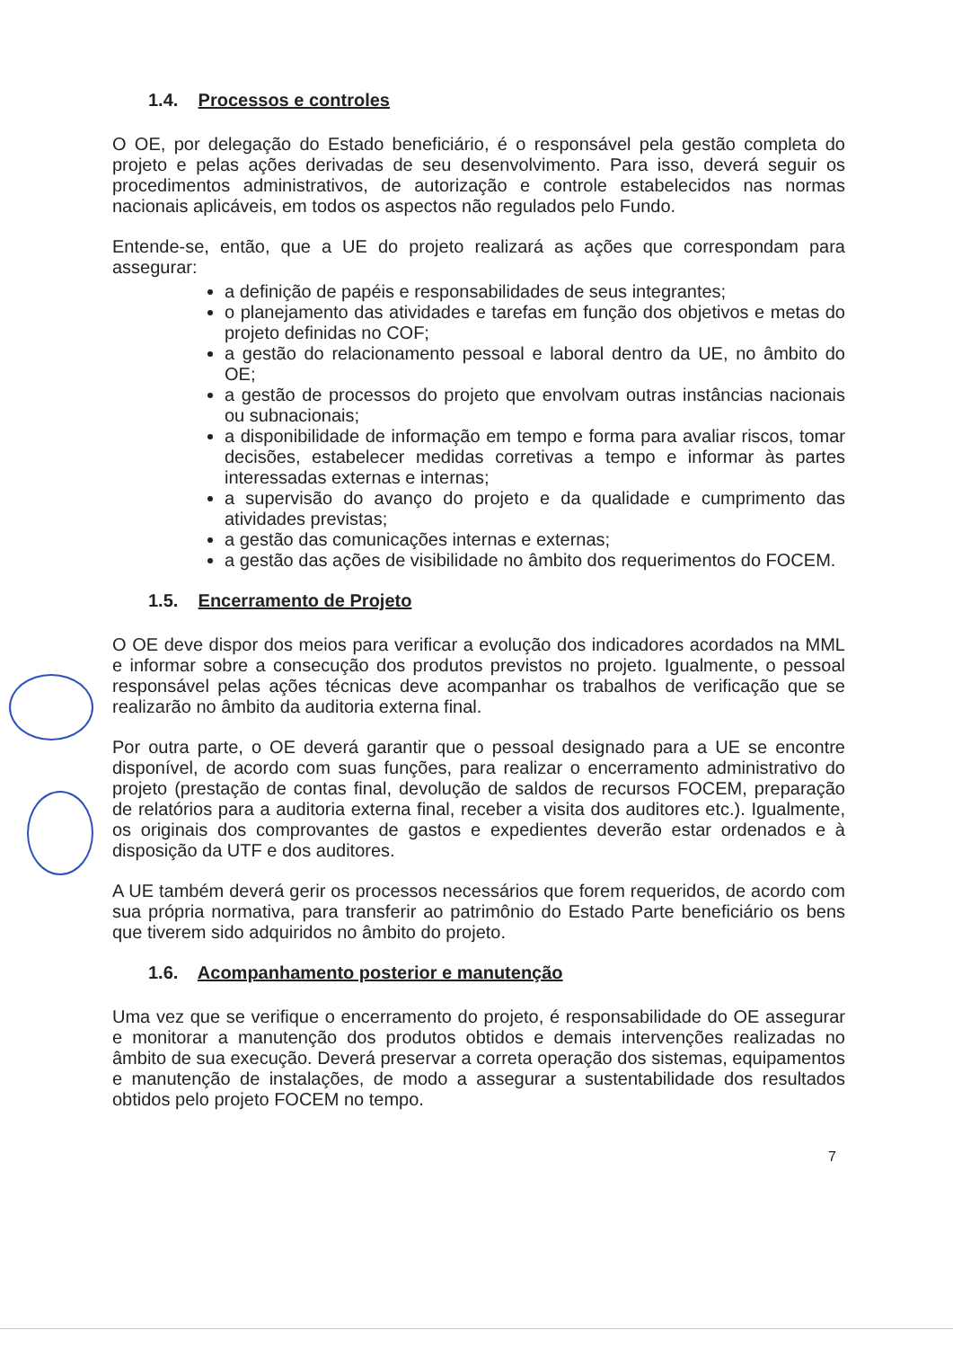1.4. Processos e controles
O OE, por delegação do Estado beneficiário, é o responsável pela gestão completa do projeto e pelas ações derivadas de seu desenvolvimento. Para isso, deverá seguir os procedimentos administrativos, de autorização e controle estabelecidos nas normas nacionais aplicáveis, em todos os aspectos não regulados pelo Fundo.
Entende-se, então, que a UE do projeto realizará as ações que correspondam para assegurar:
a definição de papéis e responsabilidades de seus integrantes;
o planejamento das atividades e tarefas em função dos objetivos e metas do projeto definidas no COF;
a gestão do relacionamento pessoal e laboral dentro da UE, no âmbito do OE;
a gestão de processos do projeto que envolvam outras instâncias nacionais ou subnacionais;
a disponibilidade de informação em tempo e forma para avaliar riscos, tomar decisões, estabelecer medidas corretivas a tempo e informar às partes interessadas externas e internas;
a supervisão do avanço do projeto e da qualidade e cumprimento das atividades previstas;
a gestão das comunicações internas e externas;
a gestão das ações de visibilidade no âmbito dos requerimentos do FOCEM.
1.5. Encerramento de Projeto
O OE deve dispor dos meios para verificar a evolução dos indicadores acordados na MML e informar sobre a consecução dos produtos previstos no projeto. Igualmente, o pessoal responsável pelas ações técnicas deve acompanhar os trabalhos de verificação que se realizarão no âmbito da auditoria externa final.
Por outra parte, o OE deverá garantir que o pessoal designado para a UE se encontre disponível, de acordo com suas funções, para realizar o encerramento administrativo do projeto (prestação de contas final, devolução de saldos de recursos FOCEM, preparação de relatórios para a auditoria externa final, receber a visita dos auditores etc.). Igualmente, os originais dos comprovantes de gastos e expedientes deverão estar ordenados e à disposição da UTF e dos auditores.
A UE também deverá gerir os processos necessários que forem requeridos, de acordo com sua própria normativa, para transferir ao patrimônio do Estado Parte beneficiário os bens que tiverem sido adquiridos no âmbito do projeto.
1.6. Acompanhamento posterior e manutenção
Uma vez que se verifique o encerramento do projeto, é responsabilidade do OE assegurar e monitorar a manutenção dos produtos obtidos e demais intervenções realizadas no âmbito de sua execução. Deverá preservar a correta operação dos sistemas, equipamentos e manutenção de instalações, de modo a assegurar a sustentabilidade dos resultados obtidos pelo projeto FOCEM no tempo.
7